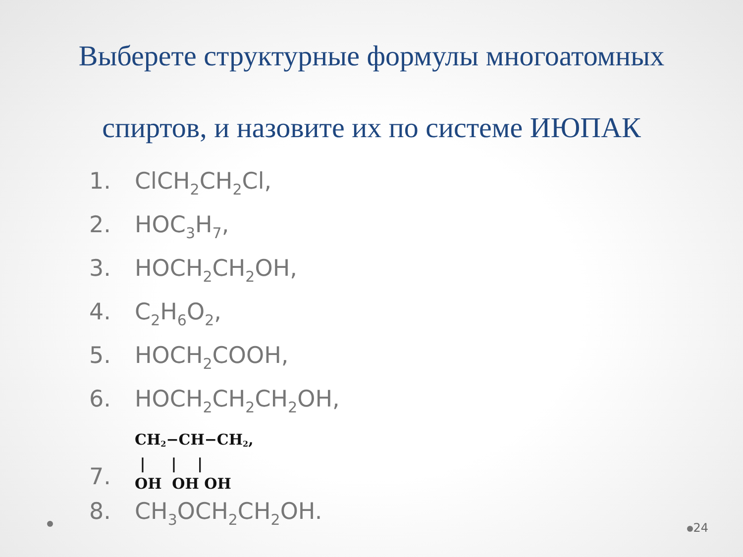Выберете структурные формулы многоатомных спиртов, и назовите их по системе ИЮПАК
1. ClCH<sub>2</sub>CH<sub>2</sub>Cl,
2. HOC<sub>3</sub>H<sub>7</sub>,
3. HOCH<sub>2</sub>CH<sub>2</sub>OH,
4. C<sub>2</sub>H<sub>6</sub>O<sub>2</sub>,
5. HOCH<sub>2</sub>COOH,
6. HOCH<sub>2</sub>CH<sub>2</sub>CH<sub>2</sub>OH,
7.
CH<sub>2</sub>−CH−CH<sub>2</sub>,
| | |
OH OH OH
8. CH<sub>3</sub>OCH<sub>2</sub>CH<sub>2</sub>OH.
24